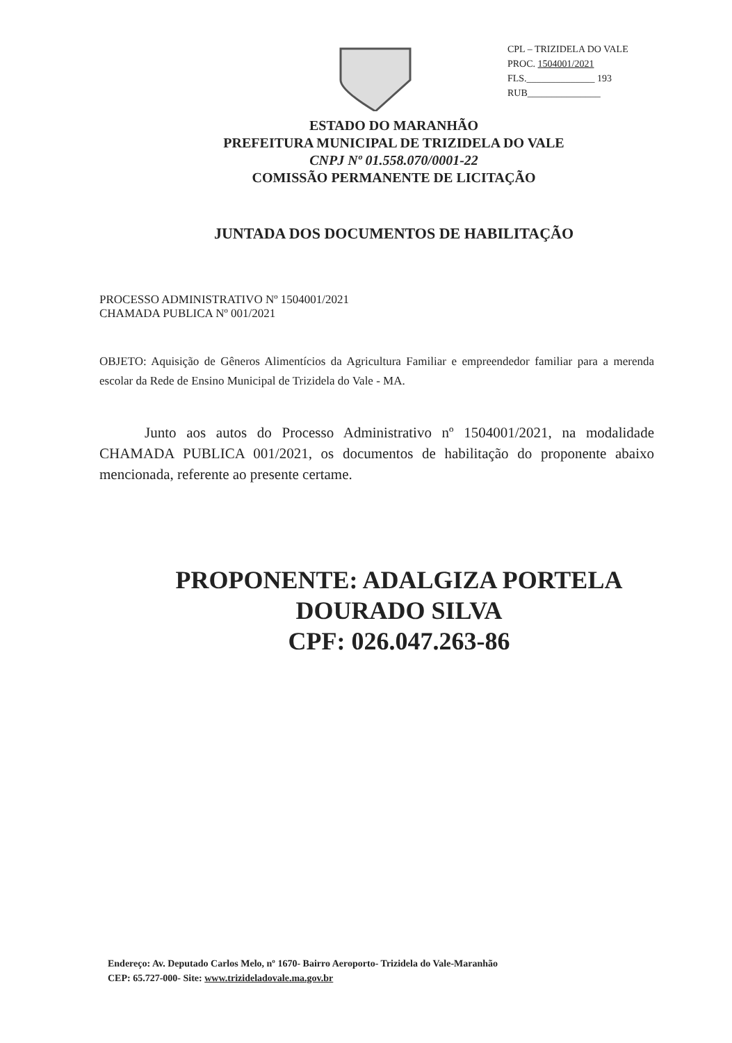CPL – TRIZIDELA DO VALE
PROC. 1504001/2021
FLS.______________ 193
RUB_______________
ESTADO DO MARANHÃO
PREFEITURA MUNICIPAL DE TRIZIDELA DO VALE
CNPJ Nº 01.558.070/0001-22
COMISSÃO PERMANENTE DE LICITAÇÃO
JUNTADA DOS DOCUMENTOS DE HABILITAÇÃO
PROCESSO ADMINISTRATIVO Nº 1504001/2021
CHAMADA PUBLICA Nº 001/2021
OBJETO: Aquisição de Gêneros Alimentícios da Agricultura Familiar e empreendedor familiar para a merenda escolar da Rede de Ensino Municipal de Trizidela do Vale - MA.
Junto aos autos do Processo Administrativo nº 1504001/2021, na modalidade CHAMADA PUBLICA 001/2021, os documentos de habilitação do proponente abaixo mencionada, referente ao presente certame.
PROPONENTE: ADALGIZA PORTELA
DOURADO SILVA
CPF: 026.047.263-86
Endereço: Av. Deputado Carlos Melo, nº 1670- Bairro Aeroporto- Trizidela do Vale-Maranhão
CEP: 65.727-000- Site: www.trizideladovale.ma.gov.br